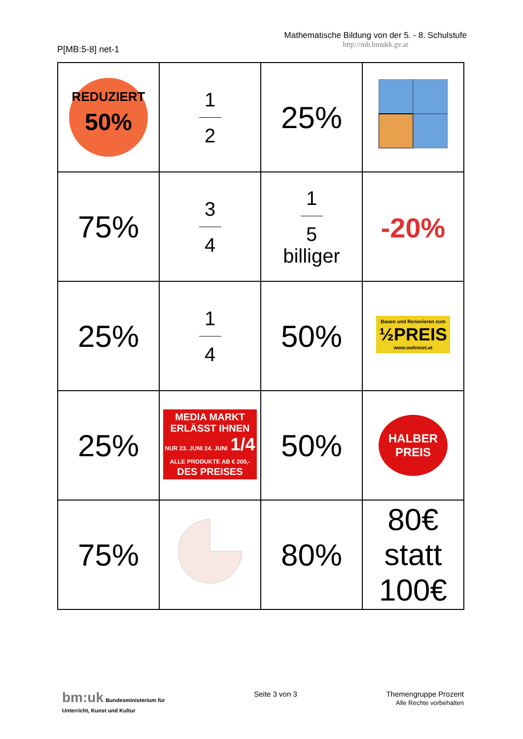P[MB:5-8] net-1
Mathematische Bildung von der 5. - 8. Schulstufe
http://mb.bmukk.gv.at
| REDUZIERT 50% | 1 2 | 25% | |
| 75% | 3 4 | 1 5 billiger | -20% |
| 25% | 1 4 | 50% | Bauen und Renovieren zum ½PREIS www.wohnnet.at |
| 25% | MEDIA MARKT ERLÄSST IHNEN NUR 23. JUNI 24. JUNI 1/4 ALLE PRODUKTE AB € 200,- DES PREISES | 50% | HALBER PREIS |
| 75% | | 80% | 80€ statt 100€ |
bm:uk Bundesministerium für
Unterricht, Kunst und Kultur
Seite 3 von 3 Themengruppe Prozent
Alle Rechte vorbehalten